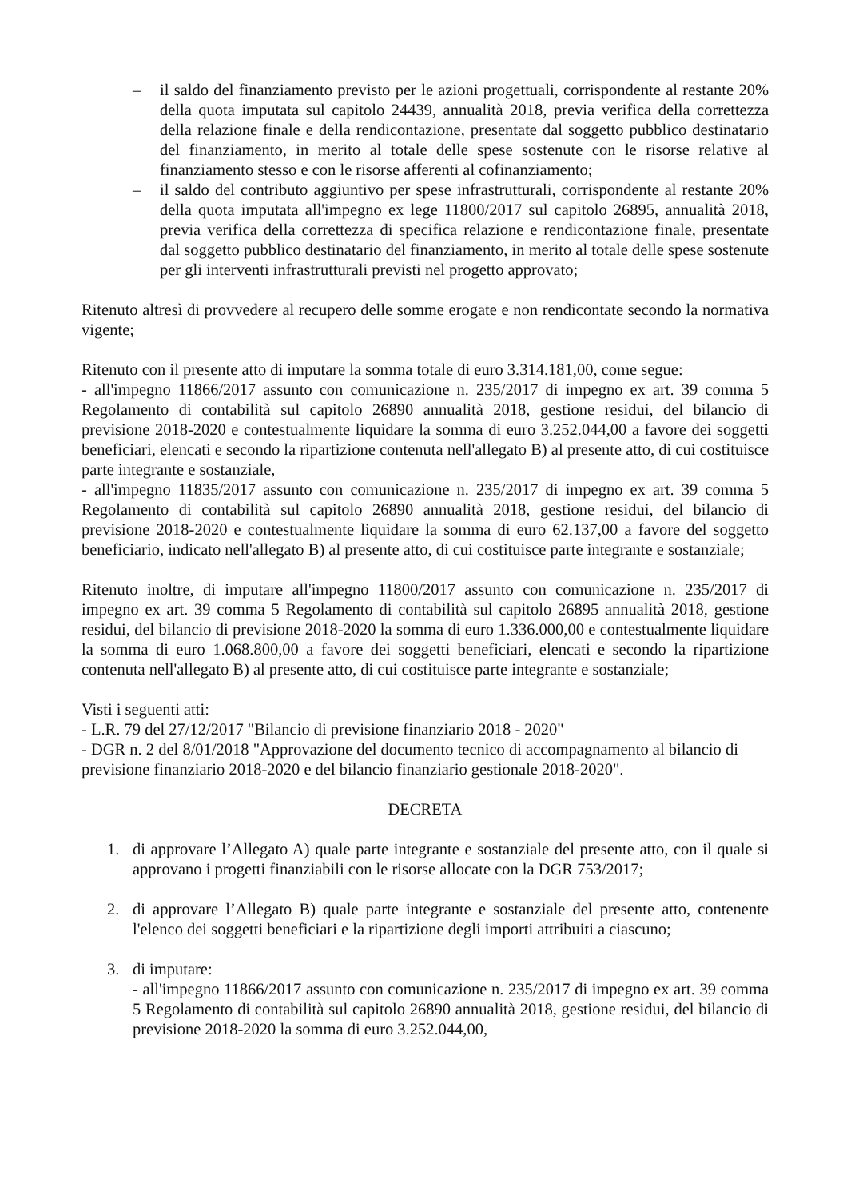– il saldo del finanziamento previsto per le azioni progettuali, corrispondente al restante 20% della quota imputata sul capitolo 24439, annualità 2018, previa verifica della correttezza della relazione finale e della rendicontazione, presentate dal soggetto pubblico destinatario del finanziamento, in merito al totale delle spese sostenute con le risorse relative al finanziamento stesso e con le risorse afferenti al cofinanziamento;
– il saldo del contributo aggiuntivo per spese infrastrutturali, corrispondente al restante 20% della quota imputata all'impegno ex lege 11800/2017 sul capitolo 26895, annualità 2018, previa verifica della correttezza di specifica relazione e rendicontazione finale, presentate dal soggetto pubblico destinatario del finanziamento, in merito al totale delle spese sostenute per gli interventi infrastrutturali previsti nel progetto approvato;
Ritenuto altresì di provvedere al recupero delle somme erogate e non rendicontate secondo la normativa vigente;
Ritenuto con il presente atto di imputare la somma totale di euro 3.314.181,00, come segue:
- all'impegno 11866/2017 assunto con comunicazione n. 235/2017 di impegno ex art. 39 comma 5 Regolamento di contabilità sul capitolo 26890 annualità 2018, gestione residui, del bilancio di previsione 2018-2020 e contestualmente liquidare la somma di euro 3.252.044,00 a favore dei soggetti beneficiari, elencati e secondo la ripartizione contenuta nell'allegato B) al presente atto, di cui costituisce parte integrante e sostanziale,
- all'impegno 11835/2017 assunto con comunicazione n. 235/2017 di impegno ex art. 39 comma 5 Regolamento di contabilità sul capitolo 26890 annualità 2018, gestione residui, del bilancio di previsione 2018-2020 e contestualmente liquidare la somma di euro 62.137,00 a favore del soggetto beneficiario, indicato nell'allegato B) al presente atto, di cui costituisce parte integrante e sostanziale;
Ritenuto inoltre, di imputare all'impegno 11800/2017 assunto con comunicazione n. 235/2017 di impegno ex art. 39 comma 5 Regolamento di contabilità sul capitolo 26895 annualità 2018, gestione residui, del bilancio di previsione 2018-2020 la somma di euro 1.336.000,00 e contestualmente liquidare la somma di euro 1.068.800,00 a favore dei soggetti beneficiari, elencati e secondo la ripartizione contenuta nell'allegato B) al presente atto, di cui costituisce parte integrante e sostanziale;
Visti i seguenti atti:
- L.R. 79 del 27/12/2017 "Bilancio di previsione finanziario 2018 - 2020"
- DGR n. 2 del 8/01/2018 "Approvazione del documento tecnico di accompagnamento al bilancio di previsione finanziario 2018-2020 e del bilancio finanziario gestionale 2018-2020".
DECRETA
1. di approvare l’Allegato A) quale parte integrante e sostanziale del presente atto, con il quale si approvano i progetti finanziabili con le risorse allocate con la DGR 753/2017;
2. di approvare l’Allegato B) quale parte integrante e sostanziale del presente atto, contenente l'elenco dei soggetti beneficiari e la ripartizione degli importi attribuiti a ciascuno;
3. di imputare:
- all'impegno 11866/2017 assunto con comunicazione n. 235/2017 di impegno ex art. 39 comma 5 Regolamento di contabilità sul capitolo 26890 annualità 2018, gestione residui, del bilancio di previsione 2018-2020 la somma di euro 3.252.044,00,